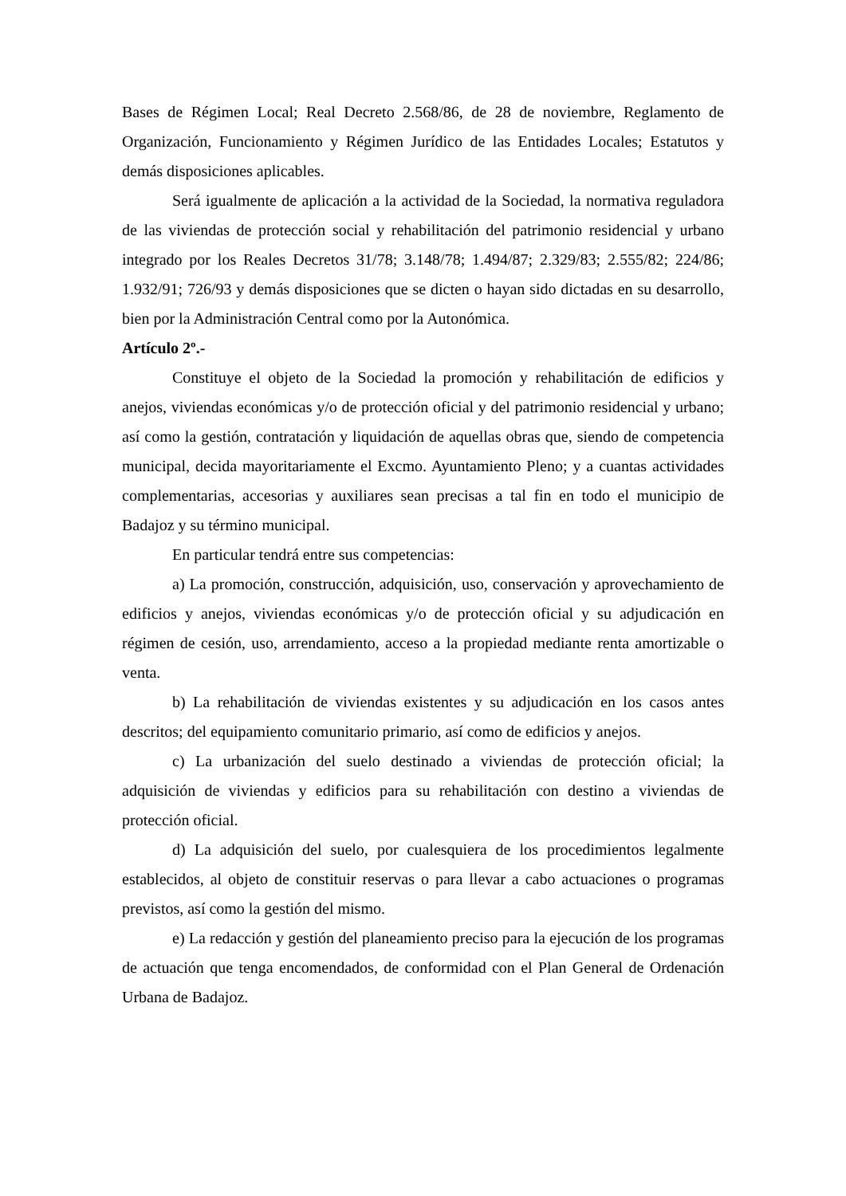Bases de Régimen Local; Real Decreto 2.568/86, de 28 de noviembre, Reglamento de Organización, Funcionamiento y Régimen Jurídico de las Entidades Locales; Estatutos y demás disposiciones aplicables.
Será igualmente de aplicación a la actividad de la Sociedad, la normativa reguladora de las viviendas de protección social y rehabilitación del patrimonio residencial y urbano integrado por los Reales Decretos 31/78; 3.148/78; 1.494/87; 2.329/83; 2.555/82; 224/86; 1.932/91; 726/93 y demás disposiciones que se dicten o hayan sido dictadas en su desarrollo, bien por la Administración Central como por la Autonómica.
Artículo 2º.-
Constituye el objeto de la Sociedad la promoción y rehabilitación de edificios y anejos, viviendas económicas y/o de protección oficial y del patrimonio residencial y urbano; así como la gestión, contratación y liquidación de aquellas obras que, siendo de competencia municipal, decida mayoritariamente el Excmo. Ayuntamiento Pleno; y a cuantas actividades complementarias, accesorias y auxiliares sean precisas a tal fin en todo el municipio de Badajoz y su término municipal.
En particular tendrá entre sus competencias:
a) La promoción, construcción, adquisición, uso, conservación y aprovechamiento de edificios y anejos, viviendas económicas y/o de protección oficial y su adjudicación en régimen de cesión, uso, arrendamiento, acceso a la propiedad mediante renta amortizable o venta.
b) La rehabilitación de viviendas existentes y su adjudicación en los casos antes descritos; del equipamiento comunitario primario, así como de edificios y anejos.
c) La urbanización del suelo destinado a viviendas de protección oficial; la adquisición de viviendas y edificios para su rehabilitación con destino a viviendas de protección oficial.
d) La adquisición del suelo, por cualesquiera de los procedimientos legalmente establecidos, al objeto de constituir reservas o para llevar a cabo actuaciones o programas previstos, así como la gestión del mismo.
e) La redacción y gestión del planeamiento preciso para la ejecución de los programas de actuación que tenga encomendados, de conformidad con el Plan General de Ordenación Urbana de Badajoz.